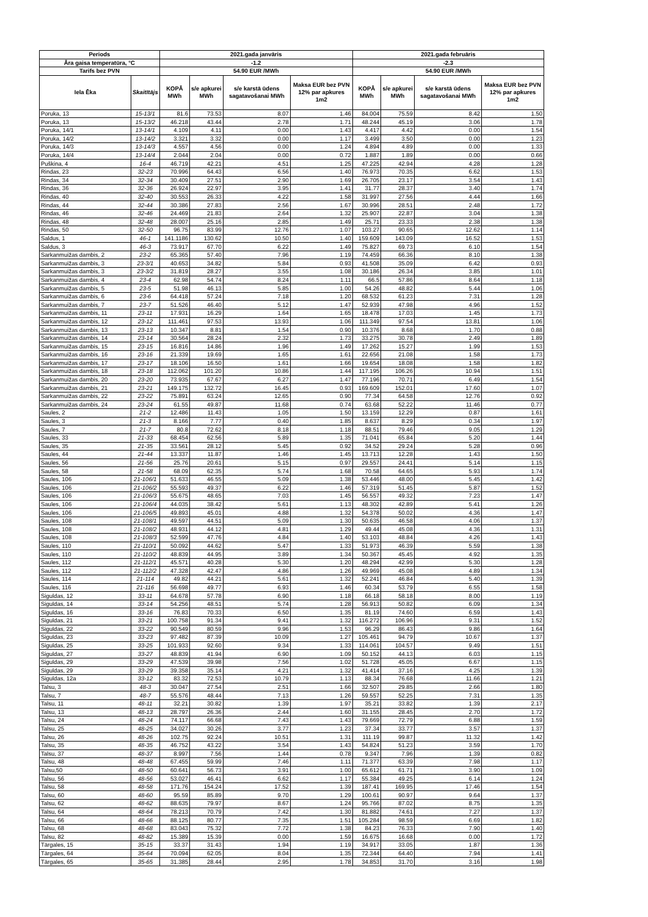| Periods | | 2021.gada janvāris | | | | 2021.gada februāris | | | |
| --- | --- | --- | --- | --- | --- | --- | --- | --- | --- |
| Āra gaisa temperatūra, °C | | -1.2 | | | | -2.3 | | | |
| Tarifs bez PVN | | 54.90 EUR /MWh | | | | 54.90 EUR /MWh | | | |
| Iela Ēka | Skaitītājs | KOPĀ MWh | s/e apkurei MWh | s/e karstā ūdens sagatavošanai MWh | Maksa EUR bez PVN 12% par apkures 1m2 | KOPĀ MWh | s/e apkurei MWh | s/e karstā ūdens sagatavošanai MWh | Maksa EUR bez PVN 12% par apkures 1m2 |
| Poruka, 13 | 15-13/1 | 81.6 | 73.53 | 8.07 | 1.46 | 84.004 | 75.59 | 8.42 | 1.50 |
| Poruka, 13 | 15-13/2 | 46.218 | 43.44 | 2.78 | 1.71 | 48.244 | 45.19 | 3.06 | 1.78 |
| Poruka, 14/1 | 13-14/1 | 4.109 | 4.11 | 0.00 | 1.43 | 4.417 | 4.42 | 0.00 | 1.54 |
| Poruka, 14/2 | 13-14/2 | 3.321 | 3.32 | 0.00 | 1.17 | 3.499 | 3.50 | 0.00 | 1.23 |
| Poruka, 14/3 | 13-14/3 | 4.557 | 4.56 | 0.00 | 1.24 | 4.894 | 4.89 | 0.00 | 1.33 |
| Poruka, 14/4 | 13-14/4 | 2.044 | 2.04 | 0.00 | 0.72 | 1.887 | 1.89 | 0.00 | 0.66 |
| Puškina, 4 | 16-4 | 46.719 | 42.21 | 4.51 | 1.25 | 47.225 | 42.94 | 4.28 | 1.28 |
| Rindas, 23 | 32-23 | 70.996 | 64.43 | 6.56 | 1.40 | 76.973 | 70.35 | 6.62 | 1.53 |
| Rindas, 34 | 32-34 | 30.409 | 27.51 | 2.90 | 1.69 | 26.705 | 23.17 | 3.54 | 1.43 |
| Rindas, 36 | 32-36 | 26.924 | 22.97 | 3.95 | 1.41 | 31.77 | 28.37 | 3.40 | 1.74 |
| Rindas, 40 | 32-40 | 30.553 | 26.33 | 4.22 | 1.58 | 31.997 | 27.56 | 4.44 | 1.66 |
| Rindas, 44 | 32-44 | 30.386 | 27.83 | 2.56 | 1.67 | 30.996 | 28.51 | 2.48 | 1.72 |
| Rindas, 46 | 32-46 | 24.469 | 21.83 | 2.64 | 1.32 | 25.907 | 22.87 | 3.04 | 1.38 |
| Rindas, 48 | 32-48 | 28.007 | 25.16 | 2.85 | 1.49 | 25.71 | 23.33 | 2.38 | 1.38 |
| Rindas, 50 | 32-50 | 96.75 | 83.99 | 12.76 | 1.07 | 103.27 | 90.65 | 12.62 | 1.14 |
| Saldus, 1 | 46-1 | 141.1186 | 130.62 | 10.50 | 1.40 | 159.609 | 143.09 | 16.52 | 1.53 |
| Saldus, 3 | 46-3 | 73.917 | 67.70 | 6.22 | 1.49 | 75.827 | 69.73 | 6.10 | 1.54 |
| Sarkanmuižas dambis, 2 | 23-2 | 65.365 | 57.40 | 7.96 | 1.19 | 74.459 | 66.36 | 8.10 | 1.38 |
| Sarkanmuižas dambis, 3 | 23-3/1 | 40.653 | 34.82 | 5.84 | 0.93 | 41.508 | 35.09 | 6.42 | 0.93 |
| Sarkanmuižas dambis, 3 | 23-3/2 | 31.819 | 28.27 | 3.55 | 1.08 | 30.186 | 26.34 | 3.85 | 1.01 |
| Sarkanmuižas dambis, 4 | 23-4 | 62.98 | 54.74 | 8.24 | 1.11 | 66.5 | 57.86 | 8.64 | 1.18 |
| Sarkanmuižas dambis, 5 | 23-5 | 51.98 | 46.13 | 5.85 | 1.00 | 54.26 | 48.82 | 5.44 | 1.06 |
| Sarkanmuižas dambis, 6 | 23-6 | 64.418 | 57.24 | 7.18 | 1.20 | 68.532 | 61.23 | 7.31 | 1.28 |
| Sarkanmuižas dambis, 7 | 23-7 | 51.526 | 46.40 | 5.12 | 1.47 | 52.939 | 47.98 | 4.96 | 1.52 |
| Sarkanmuižas dambis, 11 | 23-11 | 17.931 | 16.29 | 1.64 | 1.65 | 18.478 | 17.03 | 1.45 | 1.73 |
| Sarkanmuižas dambis, 12 | 23-12 | 111.461 | 97.53 | 13.93 | 1.06 | 111.349 | 97.54 | 13.81 | 1.06 |
| Sarkanmuižas dambis, 13 | 23-13 | 10.347 | 8.81 | 1.54 | 0.90 | 10.376 | 8.68 | 1.70 | 0.88 |
| Sarkanmuižas dambis, 14 | 23-14 | 30.564 | 28.24 | 2.32 | 1.73 | 33.275 | 30.78 | 2.49 | 1.89 |
| Sarkanmuižas dambis, 15 | 23-15 | 16.816 | 14.86 | 1.96 | 1.49 | 17.262 | 15.27 | 1.99 | 1.53 |
| Sarkanmuižas dambis, 16 | 23-16 | 21.339 | 19.69 | 1.65 | 1.61 | 22.656 | 21.08 | 1.58 | 1.73 |
| Sarkanmuižas dambis, 17 | 23-17 | 18.106 | 16.50 | 1.61 | 1.66 | 19.654 | 18.08 | 1.58 | 1.82 |
| Sarkanmuižas dambis, 18 | 23-18 | 112.062 | 101.20 | 10.86 | 1.44 | 117.195 | 106.26 | 10.94 | 1.51 |
| Sarkanmuižas dambis, 20 | 23-20 | 73.935 | 67.67 | 6.27 | 1.47 | 77.196 | 70.71 | 6.49 | 1.54 |
| Sarkanmuižas dambis, 21 | 23-21 | 149.175 | 132.72 | 16.45 | 0.93 | 169.609 | 152.01 | 17.60 | 1.07 |
| Sarkanmuižas dambis, 22 | 23-22 | 75.891 | 63.24 | 12.65 | 0.90 | 77.34 | 64.58 | 12.76 | 0.92 |
| Sarkanmuižas dambis, 24 | 23-24 | 61.55 | 49.87 | 11.68 | 0.74 | 63.68 | 52.22 | 11.46 | 0.77 |
| Saules, 2 | 21-2 | 12.486 | 11.43 | 1.05 | 1.50 | 13.159 | 12.29 | 0.87 | 1.61 |
| Saules, 3 | 21-3 | 8.166 | 7.77 | 0.40 | 1.85 | 8.637 | 8.29 | 0.34 | 1.97 |
| Saules, 7 | 21-7 | 80.8 | 72.62 | 8.18 | 1.18 | 88.51 | 79.46 | 9.05 | 1.29 |
| Saules, 33 | 21-33 | 68.454 | 62.56 | 5.89 | 1.35 | 71.041 | 65.84 | 5.20 | 1.44 |
| Saules, 35 | 21-35 | 33.561 | 28.12 | 5.45 | 0.92 | 34.52 | 29.24 | 5.28 | 0.96 |
| Saules, 44 | 21-44 | 13.337 | 11.87 | 1.46 | 1.45 | 13.713 | 12.28 | 1.43 | 1.50 |
| Saules, 56 | 21-56 | 25.76 | 20.61 | 5.15 | 0.97 | 29.557 | 24.41 | 5.14 | 1.15 |
| Saules, 58 | 21-58 | 68.09 | 62.35 | 5.74 | 1.68 | 70.58 | 64.65 | 5.93 | 1.74 |
| Saules, 106 | 21-106/1 | 51.633 | 46.55 | 5.09 | 1.38 | 53.446 | 48.00 | 5.45 | 1.42 |
| Saules, 106 | 21-106/2 | 55.593 | 49.37 | 6.22 | 1.46 | 57.319 | 51.45 | 5.87 | 1.52 |
| Saules, 106 | 21-106/3 | 55.675 | 48.65 | 7.03 | 1.45 | 56.557 | 49.32 | 7.23 | 1.47 |
| Saules, 106 | 21-106/4 | 44.035 | 38.42 | 5.61 | 1.13 | 48.302 | 42.89 | 5.41 | 1.26 |
| Saules, 106 | 21-106/5 | 49.893 | 45.01 | 4.88 | 1.32 | 54.378 | 50.02 | 4.36 | 1.47 |
| Saules, 108 | 21-108/1 | 49.597 | 44.51 | 5.09 | 1.30 | 50.635 | 46.58 | 4.06 | 1.37 |
| Saules, 108 | 21-108/2 | 48.931 | 44.12 | 4.81 | 1.29 | 49.44 | 45.08 | 4.36 | 1.31 |
| Saules, 108 | 21-108/3 | 52.599 | 47.76 | 4.84 | 1.40 | 53.103 | 48.84 | 4.26 | 1.43 |
| Saules, 110 | 21-110/1 | 50.092 | 44.62 | 5.47 | 1.33 | 51.973 | 46.39 | 5.59 | 1.38 |
| Saules, 110 | 21-110/2 | 48.839 | 44.95 | 3.89 | 1.34 | 50.367 | 45.45 | 4.92 | 1.35 |
| Saules, 112 | 21-112/1 | 45.571 | 40.28 | 5.30 | 1.20 | 48.294 | 42.99 | 5.30 | 1.28 |
| Saules, 112 | 21-112/2 | 47.328 | 42.47 | 4.86 | 1.26 | 49.969 | 45.08 | 4.89 | 1.34 |
| Saules, 114 | 21-114 | 49.82 | 44.21 | 5.61 | 1.32 | 52.241 | 46.84 | 5.40 | 1.39 |
| Saules, 116 | 21-116 | 56.698 | 49.77 | 6.93 | 1.46 | 60.34 | 53.79 | 6.55 | 1.58 |
| Siguldas, 12 | 33-11 | 64.678 | 57.78 | 6.90 | 1.18 | 66.18 | 58.18 | 8.00 | 1.19 |
| Siguldas, 14 | 33-14 | 54.256 | 48.51 | 5.74 | 1.28 | 56.913 | 50.82 | 6.09 | 1.34 |
| Siguldas, 16 | 33-16 | 76.83 | 70.33 | 6.50 | 1.35 | 81.19 | 74.60 | 6.59 | 1.43 |
| Siguldas, 21 | 33-21 | 100.758 | 91.34 | 9.41 | 1.32 | 116.272 | 106.96 | 9.31 | 1.52 |
| Siguldas, 22 | 33-22 | 90.549 | 80.59 | 9.96 | 1.53 | 96.29 | 86.43 | 9.86 | 1.64 |
| Siguldas, 23 | 33-23 | 97.482 | 87.39 | 10.09 | 1.27 | 105.461 | 94.79 | 10.67 | 1.37 |
| Siguldas, 25 | 33-25 | 101.933 | 92.60 | 9.34 | 1.33 | 114.061 | 104.57 | 9.49 | 1.51 |
| Siguldas, 27 | 33-27 | 48.839 | 41.94 | 6.90 | 1.09 | 50.152 | 44.13 | 6.03 | 1.15 |
| Siguldas, 29 | 33-29 | 47.539 | 39.98 | 7.56 | 1.02 | 51.728 | 45.05 | 6.67 | 1.15 |
| Siguldas, 29 | 33-29 | 39.358 | 35.14 | 4.21 | 1.32 | 41.414 | 37.16 | 4.25 | 1.39 |
| Siguldas, 12a | 33-12 | 83.32 | 72.53 | 10.79 | 1.13 | 88.34 | 76.68 | 11.66 | 1.21 |
| Talsu, 3 | 48-3 | 30.047 | 27.54 | 2.51 | 1.66 | 32.507 | 29.85 | 2.66 | 1.80 |
| Talsu, 7 | 48-7 | 55.576 | 48.44 | 7.13 | 1.26 | 59.557 | 52.25 | 7.31 | 1.35 |
| Talsu, 11 | 48-11 | 32.21 | 30.82 | 1.39 | 1.97 | 35.21 | 33.82 | 1.39 | 2.17 |
| Talsu, 13 | 48-13 | 28.797 | 26.36 | 2.44 | 1.60 | 31.155 | 28.45 | 2.70 | 1.72 |
| Talsu, 24 | 48-24 | 74.117 | 66.68 | 7.43 | 1.43 | 79.669 | 72.79 | 6.88 | 1.59 |
| Talsu, 25 | 48-25 | 34.027 | 30.26 | 3.77 | 1.23 | 37.34 | 33.77 | 3.57 | 1.37 |
| Talsu, 26 | 48-26 | 102.75 | 92.24 | 10.51 | 1.31 | 111.19 | 99.87 | 11.32 | 1.42 |
| Talsu, 35 | 48-35 | 46.752 | 43.22 | 3.54 | 1.43 | 54.824 | 51.23 | 3.59 | 1.70 |
| Talsu, 37 | 48-37 | 8.997 | 7.56 | 1.44 | 0.78 | 9.347 | 7.96 | 1.39 | 0.82 |
| Talsu, 48 | 48-48 | 67.455 | 59.99 | 7.46 | 1.11 | 71.377 | 63.39 | 7.98 | 1.17 |
| Talsu,50 | 48-50 | 60.641 | 56.73 | 3.91 | 1.00 | 65.612 | 61.71 | 3.90 | 1.09 |
| Talsu, 56 | 48-56 | 53.027 | 46.41 | 6.62 | 1.17 | 55.384 | 49.25 | 6.14 | 1.24 |
| Talsu, 58 | 48-58 | 171.76 | 154.24 | 17.52 | 1.39 | 187.41 | 169.95 | 17.46 | 1.54 |
| Talsu, 60 | 48-60 | 95.59 | 85.89 | 9.70 | 1.29 | 100.61 | 90.97 | 9.64 | 1.37 |
| Talsu, 62 | 48-62 | 88.635 | 79.97 | 8.67 | 1.24 | 95.766 | 87.02 | 8.75 | 1.35 |
| Talsu, 64 | 48-64 | 78.213 | 70.79 | 7.42 | 1.30 | 81.882 | 74.61 | 7.27 | 1.37 |
| Talsu, 66 | 48-66 | 88.125 | 80.77 | 7.35 | 1.51 | 105.284 | 98.59 | 6.69 | 1.82 |
| Talsu, 68 | 48-68 | 83.043 | 75.32 | 7.72 | 1.38 | 84.23 | 76.33 | 7.90 | 1.40 |
| Talsu, 82 | 48-82 | 15.389 | 15.39 | 0.00 | 1.59 | 16.675 | 16.68 | 0.00 | 1.72 |
| Tārgales, 15 | 35-15 | 33.37 | 31.43 | 1.94 | 1.19 | 34.917 | 33.05 | 1.87 | 1.36 |
| Tārgales, 64 | 35-64 | 70.094 | 62.05 | 8.04 | 1.35 | 72.344 | 64.40 | 7.94 | 1.41 |
| Tārgales, 65 | 35-65 | 31.385 | 28.44 | 2.95 | 1.78 | 34.853 | 31.70 | 3.16 | 1.98 |